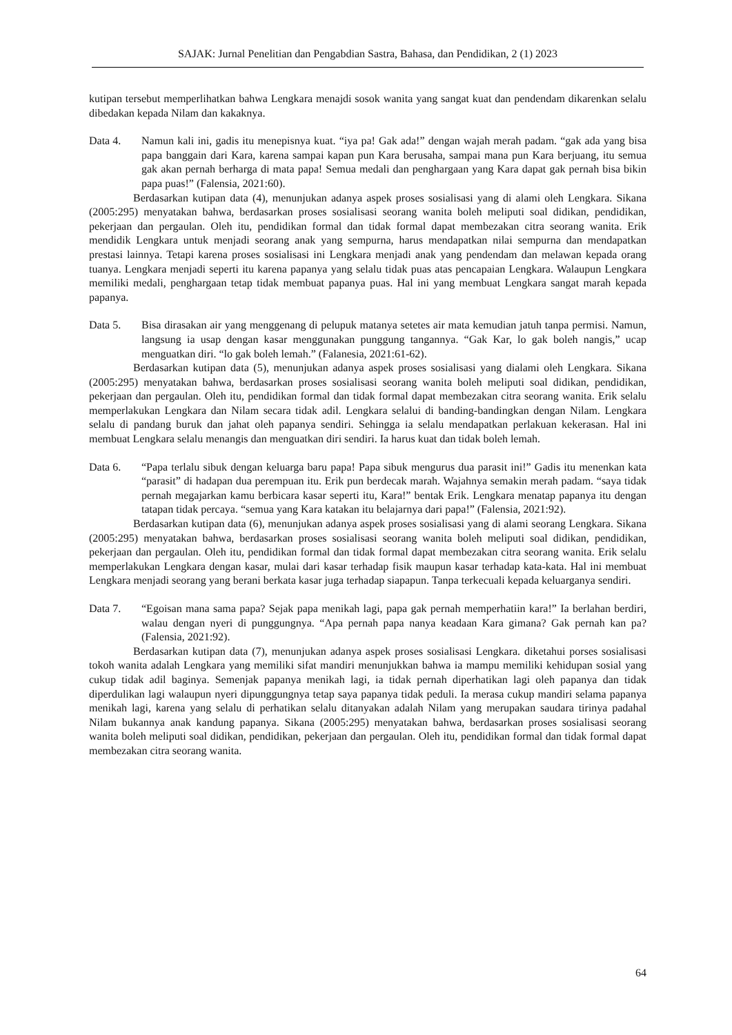SAJAK: Jurnal Penelitian dan Pengabdian Sastra, Bahasa, dan Pendidikan, 2 (1) 2023
kutipan tersebut memperlihatkan bahwa Lengkara menajdi sosok wanita yang sangat kuat dan pendendam dikarenkan selalu dibedakan kepada Nilam dan kakaknya.
Data 4. Namun kali ini, gadis itu menepisnya kuat. “iya pa! Gak ada!” dengan wajah merah padam. “gak ada yang bisa papa banggain dari Kara, karena sampai kapan pun Kara berusaha, sampai mana pun Kara berjuang, itu semua gak akan pernah berharga di mata papa! Semua medali dan penghargaan yang Kara dapat gak pernah bisa bikin papa puas!” (Falensia, 2021:60).
Berdasarkan kutipan data (4), menunjukan adanya aspek proses sosialisasi yang di alami oleh Lengkara. Sikana (2005:295) menyatakan bahwa, berdasarkan proses sosialisasi seorang wanita boleh meliputi soal didikan, pendidikan, pekerjaan dan pergaulan. Oleh itu, pendidikan formal dan tidak formal dapat membezakan citra seorang wanita. Erik mendidik Lengkara untuk menjadi seorang anak yang sempurna, harus mendapatkan nilai sempurna dan mendapatkan prestasi lainnya. Tetapi karena proses sosialisasi ini Lengkara menjadi anak yang pendendam dan melawan kepada orang tuanya. Lengkara menjadi seperti itu karena papanya yang selalu tidak puas atas pencapaian Lengkara. Walaupun Lengkara memiliki medali, penghargaan tetap tidak membuat papanya puas. Hal ini yang membuat Lengkara sangat marah kepada papanya.
Data 5. Bisa dirasakan air yang menggenang di pelupuk matanya setetes air mata kemudian jatuh tanpa permisi. Namun, langsung ia usap dengan kasar menggunakan punggung tangannya. “Gak Kar, lo gak boleh nangis,” ucap menguatkan diri. “lo gak boleh lemah.” (Falanesia, 2021:61-62).
Berdasarkan kutipan data (5), menunjukan adanya aspek proses sosialisasi yang dialami oleh Lengkara. Sikana (2005:295) menyatakan bahwa, berdasarkan proses sosialisasi seorang wanita boleh meliputi soal didikan, pendidikan, pekerjaan dan pergaulan. Oleh itu, pendidikan formal dan tidak formal dapat membezakan citra seorang wanita. Erik selalu memperlakukan Lengkara dan Nilam secara tidak adil. Lengkara selalui di banding-bandingkan dengan Nilam. Lengkara selalu di pandang buruk dan jahat oleh papanya sendiri. Sehingga ia selalu mendapatkan perlakuan kekerasan. Hal ini membuat Lengkara selalu menangis dan menguatkan diri sendiri. Ia harus kuat dan tidak boleh lemah.
Data 6. “Papa terlalu sibuk dengan keluarga baru papa! Papa sibuk mengurus dua parasit ini!” Gadis itu menenkan kata “parasit” di hadapan dua perempuan itu. Erik pun berdecak marah. Wajahnya semakin merah padam. “saya tidak pernah megajarkan kamu berbicara kasar seperti itu, Kara!” bentak Erik. Lengkara menatap papanya itu dengan tatapan tidak percaya. “semua yang Kara katakan itu belajarnya dari papa!” (Falensia, 2021:92).
Berdasarkan kutipan data (6), menunjukan adanya aspek proses sosialisasi yang di alami seorang Lengkara. Sikana (2005:295) menyatakan bahwa, berdasarkan proses sosialisasi seorang wanita boleh meliputi soal didikan, pendidikan, pekerjaan dan pergaulan. Oleh itu, pendidikan formal dan tidak formal dapat membezakan citra seorang wanita. Erik selalu memperlakukan Lengkara dengan kasar, mulai dari kasar terhadap fisik maupun kasar terhadap kata-kata. Hal ini membuat Lengkara menjadi seorang yang berani berkata kasar juga terhadap siapapun. Tanpa terkecuali kepada keluarganya sendiri.
Data 7. “Egoisan mana sama papa? Sejak papa menikah lagi, papa gak pernah memperhatiin kara!” Ia berlahan berdiri, walau dengan nyeri di punggungnya. “Apa pernah papa nanya keadaan Kara gimana? Gak pernah kan pa? (Falensia, 2021:92).
Berdasarkan kutipan data (7), menunjukan adanya aspek proses sosialisasi Lengkara. diketahui porses sosialisasi tokoh wanita adalah Lengkara yang memiliki sifat mandiri menunjukkan bahwa ia mampu memiliki kehidupan sosial yang cukup tidak adil baginya. Semenjak papanya menikah lagi, ia tidak pernah diperhatikan lagi oleh papanya dan tidak diperdulikan lagi walaupun nyeri dipunggungnya tetap saya papanya tidak peduli. Ia merasa cukup mandiri selama papanya menikah lagi, karena yang selalu di perhatikan selalu ditanyakan adalah Nilam yang merupakan saudara tirinya padahal Nilam bukannya anak kandung papanya. Sikana (2005:295) menyatakan bahwa, berdasarkan proses sosialisasi seorang wanita boleh meliputi soal didikan, pendidikan, pekerjaan dan pergaulan. Oleh itu, pendidikan formal dan tidak formal dapat membezakan citra seorang wanita.
64